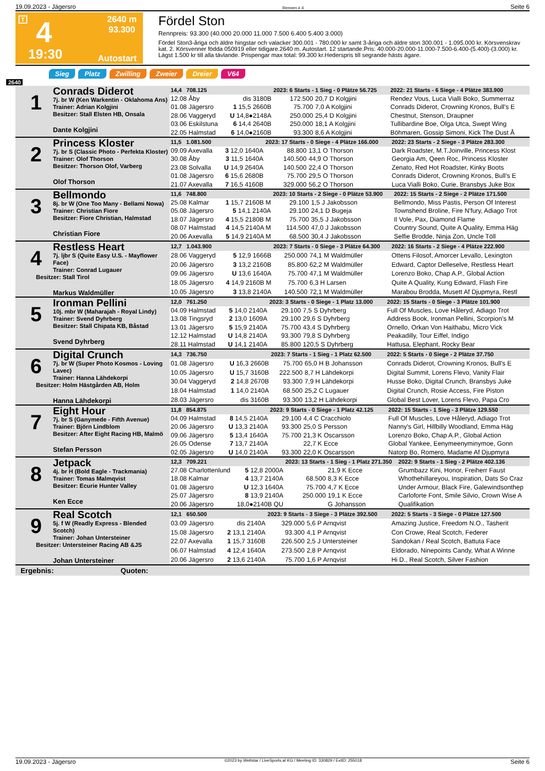19.09.2023 - Jägersro Rennen # 4 Seite 6
T 4
19:30
2640 m
93.300
Autostart
Fördel Ston
Rennpreis: 93.300 (40.000 20.000 11.000 7.500 6.400 5.400 3.000)
Fördel Ston3-åriga och äldre hingstar och valacker 300.001 - 780.000 kr samt 3-åriga och äldre ston 300.001 - 1.095.000 kr. Körsvenskrav kat. 2. Körsvenner födda 050919 eller tidigare.2640 m. Autostart. 12 startande.Pris: 40.000-20.000-11.000-7.500-6.400-(5.400)-(3.000) kr. Lägst 1.500 kr till alla tävlande. Prispengar max total: 99.300 kr.Hederspris till segrande hästs ägare.
Sieg Platz Zwilling Zweier Dreier V64
2640
| 1 Conrads Diderot 7j. br W (Ken Warkentin - Oklahoma Ans) Trainer: Adrian Kolgjini Besitzer: Stall Elsten HB, Onsala Dante Kolgjini | 14,4 708.125 | | 2023: 6 Starts - 1 Sieg - 0 Plätze 56.725 | | | 2022: 21 Starts - 6 Siege - 4 Plätze 383.900 |
| | 12.08 Åby | dis 3180B | 172.500 | 20,7 D Kolgjini | | Rendez Vous, Luca Vialli Boko, Summerraz |
| | 01.08 Jägersro | 1 15,5 2660B | 75.700 | 7,0 A Kolgjini | | Conrads Diderot, Crowning Kronos, Bull's E |
| | 28.06 Vaggeryd | U 14,8●2148A | 250.000 | 25,4 D Kolgjini | | Chestnut, Stenson, Draupner |
| | 03.06 Eskilstuna | 6 14,4 2640B | 250.000 | 18,1 A Kolgjini | | Tullibardine Boe, Olga Utca, Swept Wing |
| | 22.05 Halmstad | 6 14,0●2160B | 93.300 | 8,6 A Kolgjini | | Böhmaren, Gossip Simoni, Kick The Dust Å |
| 2 Princess Kloster 7j. br S (Classic Photo - Perfekta Kloster) Trainer: Olof Thorson Besitzer: Thorson Olof, Varberg Olof Thorson | 11,5 1.081.500 | | 2023: 17 Starts - 0 Siege - 4 Plätze 166.000 | | | 2022: 23 Starts - 2 Siege - 3 Plätze 283.300 |
| | 09.09 Axevalla | 3 12,0 1640A | 88.800 | 13,1 O Thorson | | Dark Roadster, M.T.Joinville, Princess Klost |
| | 30.08 Åby | 3 11,5 1640A | 140.500 | 44,9 O Thorson | | Georgia Am, Qeen Roc, Princess Kloster |
| | 23.08 Solvalla | U 14,9 2640A | 140.500 | 22,4 O Thorson | | Zenato, Red Hot Roadster, Kinky Boots |
| | 01.08 Jägersro | 6 15,6 2680B | 75.700 | 29,5 O Thorson | | Conrads Diderot, Crowning Kronos, Bull's E |
| | 21.07 Axevalla | 7 16,5 4160B | 329.000 | 56,2 O Thorson | | Luca Vialli Boko, Curie, Bransbys Juke Box |
| 3 Bellmondo 8j. br W (One Too Many - Bellami Nowa) Trainer: Christian Fiore Besitzer: Fiore Christian, Halmstad Christian Fiore | 11,6 748.800 | | 2023: 10 Starts - 2 Siege - 0 Plätze 53.900 | | | 2022: 15 Starts - 2 Siege - 2 Plätze 171.500 |
| | 25.08 Kalmar | 1 15,7 2160B M | 29.100 | 1,5 J Jakobsson | | Bellmondo, Miss Pastis, Person Of Interest |
| | 05.08 Jägersro | 5 14,1 2140A | 29.100 | 24,1 D Bugeja | | Townshend Broline, Fire N'fury, Adiago Trot |
| | 18.07 Jägersro | 4 15,5 2180B M | 75.700 | 35,5 J Jakobsson | | Il Vole, Pax, Diamond Flame |
| | 08.07 Halmstad | 4 14,5 2140A M | 114.500 | 47,0 J Jakobsson | | Country Sound, Quite A Quality, Emma Häg |
| | 20.06 Axevalla | 5 14,9 2140A M | 68.500 | 30,4 J Jakobsson | | Selfie Brodde, Ninja Zon, Uncle Töll |
| 4 Restless Heart 7j. ljbr S (Quite Easy U.S. - Mayflower Face) Trainer: Conrad Lugauer Besitzer: Stall Tirol Markus Waldmüller | 12,7 1.043.900 | | 2023: 7 Starts - 0 Siege - 3 Plätze 64.300 | | | 2022: 16 Starts - 2 Siege - 4 Plätze 222.900 |
| | 28.06 Vaggeryd | 5 12,9 1666B | 250.000 | 74,1 M Waldmüller | | Ottens Filosof, Amorcer Levallo, Lexington |
| | 20.06 Jägersro | 3 13,2 2160B | 85.800 | 62,2 M Waldmüller | | Edward, Captor Delleselve, Restless Heart |
| | 09.06 Jägersro | U 13,6 1640A | 75.700 | 47,1 M Waldmüller | | Lorenzo Boko, Chap A.P., Global Action |
| | 18.05 Jägersro | 4 14,9 2160B M | 75.700 | 6,3 H Larsen | | Quite A Quality, Kung Edward, Flash Fire |
| | 10.05 Jägersro | 3 13,8 2140A | 140.500 | 72,1 M Waldmüller | | Marabou Brodda, Musett Af Djupmyra, Restl |
| 5 Ironman Pellini 10j. mbr W (Maharajah - Royal Lindy) Trainer: Svend Dyhrberg Besitzer: Stall Chipata KB, Båstad Svend Dyhrberg | 12,0 761.250 | | 2023: 3 Starts - 0 Siege - 1 Platz 13.000 | | | 2022: 15 Starts - 0 Siege - 3 Plätze 101.900 |
| | 04.09 Halmstad | 5 14,0 2140A | 29.100 | 7,5 S Dyhrberg | | Full Of Muscles, Love Håleryd, Adiago Trot |
| | 13.08 Tingsryd | 2 13,0 1609A | 29.100 | 29,6 S Dyhrberg | | Address Book, Ironman Pellini, Scorpion's M |
| | 13.01 Jägersro | 5 15,9 2140A | 75.700 | 43,4 S Dyhrberg | | Ornello, Orkan Von Haithabu, Micro Vick |
| | 12.12 Halmstad | U 14,8 2140A | 93.300 | 79,8 S Dyhrberg | | Peakadilly, Tour Eiffel, Indigo |
| | 28.11 Halmstad | U 14,1 2140A | 85.800 | 120,5 S Dyhrberg | | Hattusa, Elephant, Rocky Bear |
| 6 Digital Crunch 7j. br W (Super Photo Kosmos - Loving Lavec) Trainer: Hanna Lähdekorpi Besitzer: Holm Hästgården AB, Holm Hanna Lähdekorpi | 14,3 736.750 | | 2023: 7 Starts - 1 Sieg - 1 Platz 62.500 | | | 2022: 5 Starts - 0 Siege - 2 Plätze 37.750 |
| | 01.08 Jägersro | U 16,3 2660B | 75.700 | 65,0 H B Johansson | | Conrads Diderot, Crowning Kronos, Bull's E |
| | 10.05 Jägersro | U 15,7 3160B | 222.500 | 8,7 H Lähdekorpi | | Digital Summit, Lorens Flevo, Vanity Flair |
| | 30.04 Vaggeryd | 2 14,8 2670B | 93.300 | 7,9 H Lähdekorpi | | Husse Boko, Digital Crunch, Bransbys Juke |
| | 18.04 Halmstad | 1 14,0 2140A | 68.500 | 25,2 C Lugauer | | Digital Crunch, Rosie Access, Fire Piston |
| | 28.03 Jägersro | dis 3160B | 93.300 | 13,2 H Lähdekorpi | | Global Best Lover, Lorens Flevo, Papa Cro |
| 7 Eight Hour 7j. br S (Ganymede - Fifth Avenue) Trainer: Björn Lindblom Besitzer: After Eight Racing HB, Malmö Stefan Persson | 11,8 854.875 | | 2023: 9 Starts - 0 Siege - 1 Platz 42.125 | | | 2022: 15 Starts - 1 Sieg - 3 Plätze 129.550 |
| | 04.09 Halmstad | 8 14,5 2140A | 29.100 | 4,4 C Cracchiolo | | Full Of Muscles, Love Håleryd, Adiago Trot |
| | 20.06 Jägersro | U 13,3 2140A | 93.300 | 25,0 S Persson | | Nanny's Girl, Hillbilly Woodland, Emma Häg |
| | 09.06 Jägersro | 5 13,4 1640A | 75.700 | 21,3 K Oscarsson | | Lorenzo Boko, Chap A.P., Global Action |
| | 26.05 Odense | 7 13,7 2140A | | 22,7 K Ecce | | Global Yankee, Eenymeenyminymoe, Gonn |
| | 02.05 Jägersro | U 14,0 2140A | 93.300 | 22,0 K Oscarsson | | Natorp Bo, Romero, Madame Af Djupmyra |
| 8 Jetpack 4j. br H (Bold Eagle - Trackmania) Trainer: Tomas Malmqvist Besitzer: Ecurie Hunter Valley Ken Ecce | 12,3 709.221 | | 2023: 13 Starts - 1 Sieg - 1 Platz 271.350 | | | 2022: 9 Starts - 1 Sieg - 2 Plätze 402.136 |
| | 27.08 Charlottenlund | 5 12,8 2000A | | 21,9 K Ecce | | Grumbazz Kini, Honor, Freiherr Faust |
| | 18.08 Kalmar | 4 13,7 2140A | 68.500 | 8,3 K Ecce | | Whothehillareyou, Inspiration, Dats So Craz |
| | 01.08 Jägersro | U 12,3 1640A | 75.700 | 4,7 K Ecce | | Under Armour, Black Fire, Galewindsonthep |
| | 25.07 Jägersro | 8 13,9 2140A | 250.000 | 19,1 K Ecce | | Carloforte Font, Smile Silvio, Crown Wise A |
| | 20.06 Jägersro | 18,0●2140B QU | | G Johansson | | Qualifikation |
| 9 Real Scotch 5j. f W (Readly Express - Blended Scotch) Trainer: Johan Untersteiner Besitzer: Untersteiner Racing AB &JS Johan Untersteiner | 12,1 650.500 | | 2023: 9 Starts - 3 Siege - 3 Plätze 392.500 | | | 2022: 5 Starts - 3 Siege - 0 Plätze 127.500 |
| | 03.09 Jägersro | dis 2140A | 329.000 | 5,6 P Arnqvist | | Amazing Justice, Freedom N.O., Tasherit |
| | 15.08 Jägersro | 2 13,1 2140A | 93.300 | 4,1 P Arnqvist | | Con Crowe, Real Scotch, Federer |
| | 22.07 Axevalla | 1 15,7 3160B | 226.500 | 2,5 J Untersteiner | | Sandokan / Real Scotch, Battuta Face |
| | 06.07 Halmstad | 4 12,4 1640A | 273.500 | 2,8 P Arnqvist | | Eldorado, Ninepoints Candy, What A Winne |
| | 20.06 Jägersro | 2 13,6 2140A | 75.700 | 1,6 P Arnqvist | | Hi D., Real Scotch, Silver Fashion |
Ergebnis: Quoten:
19.09.2023 - Jägersro ©2023 by Wettstar / LiveSports.at KG / Meeting ID: 330829 / ExtID: 255018 Seite 6